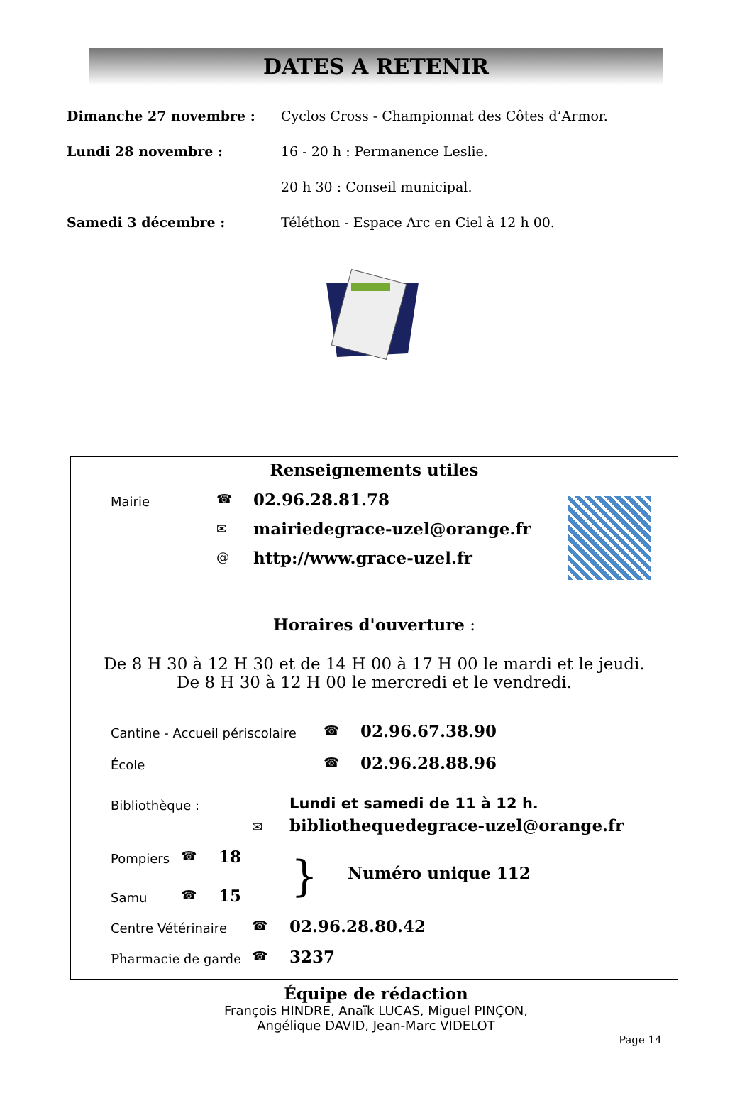DATES A RETENIR
Dimanche 27 novembre :
Cyclos Cross - Championnat des Côtes d’Armor.
Lundi 28 novembre : 16 - 20 h : Permanence Leslie.
20 h 30 : Conseil municipal.
Samedi 3 décembre :
Téléthon - Espace Arc en Ciel à 12 h 00.
Renseignements utiles
Mairie ☎ 02.96.28.81.78
✉ mairiedegrace-uzel@orange.fr
@ http://www.grace-uzel.fr
Horaires d'ouverture :
De 8 H 30 à 12 H 30 et de 14 H 00 à 17 H 00 le mardi et le jeudi.
De 8 H 30 à 12 H 00 le mercredi et le vendredi.
Cantine - Accueil périscolaire ☎ 02.96.67.38.90
École ☎ 02.96.28.88.96
Bibliothèque : Lundi et samedi de 11 à 12 h.
✉
bibliothequedegrace-uzel@orange.fr
Pompiers ☎ 18
Samu ☎ 15 } Numéro unique 112
Centre Vétérinaire ☎ 02.96.28.80.42
Pharmacie de garde ☎ 3237
Équipe de rédaction
François HINDRE, Anaïk LUCAS, Miguel PINÇON,
Angélique DAVID, Jean-Marc VIDELOT
Page 14